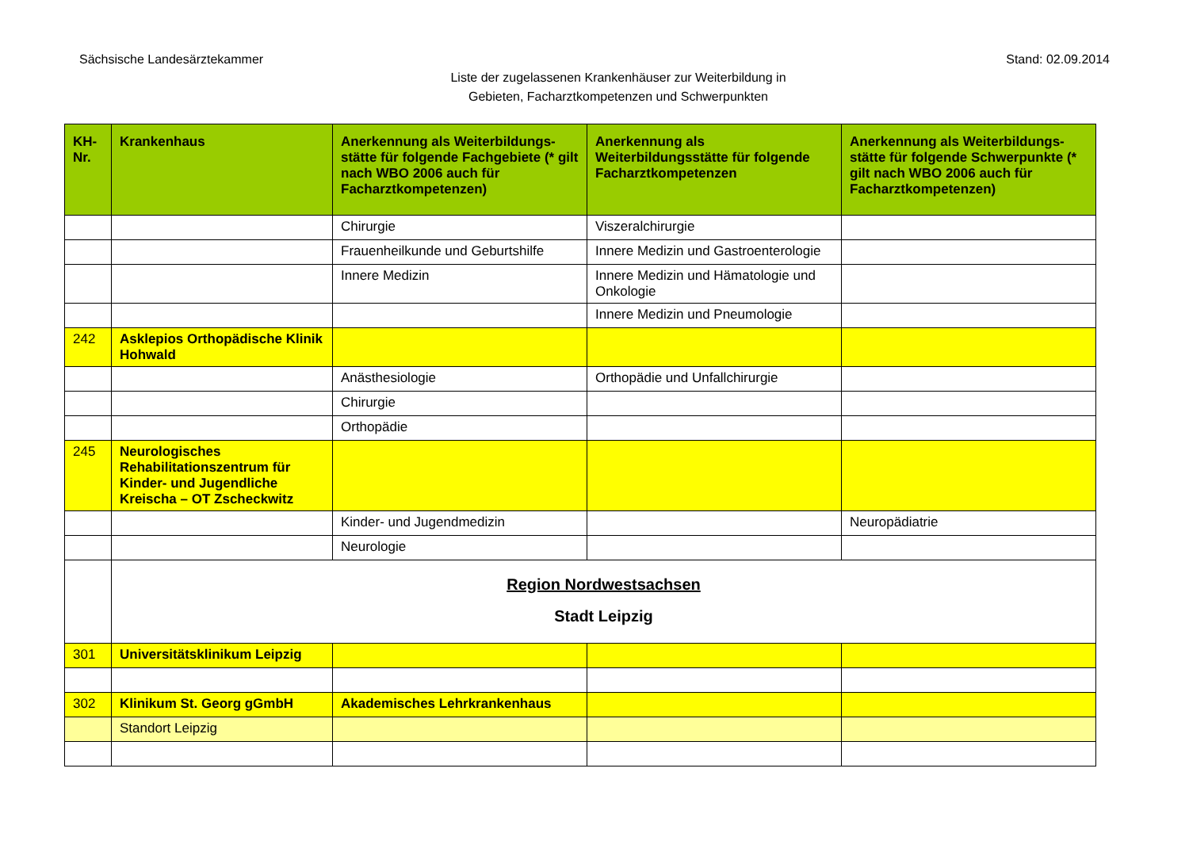Sächsische Landesärztekammer Stand: 02.09.2014
Liste der zugelassenen Krankenhäuser zur Weiterbildung in
Gebieten, Facharztkompetenzen und Schwerpunkten
| KH-Nr. | Krankenhaus | Anerkennung als Weiterbildungs-stätte für folgende Fachgebiete (* gilt nach WBO 2006 auch für Facharztkompetenzen) | Anerkennung als Weiterbildungsstätte für folgende Facharztkompetenzen | Anerkennung als Weiterbildungs-stätte für folgende Schwerpunkte (* gilt nach WBO 2006 auch für Facharztkompetenzen) |
| --- | --- | --- | --- | --- |
| | | Chirurgie | Viszeralchirurgie | |
| | | Frauenheilkunde und Geburtshilfe | Innere Medizin und Gastroenterologie | |
| | | Innere Medizin | Innere Medizin und Hämatologie und Onkologie | |
| | | | Innere Medizin und Pneumologie | |
| 242 | Asklepios Orthopädische Klinik Hohwald | | | |
| | | Anästhesiologie | Orthopädie und Unfallchirurgie | |
| | | Chirurgie | | |
| | | Orthopädie | | |
| 245 | Neurologisches Rehabilitationszentrum für Kinder- und Jugendliche Kreischa – OT Zscheckwitz | | | |
| | | Kinder- und Jugendmedizin | | Neuropädiatrie |
| | | Neurologie | | |
| | Region Nordwestsachsen Stadt Leipzig | | | |
| 301 | Universitätsklinikum Leipzig | | | |
| 302 | Klinikum St. Georg gGmbH | Akademisches Lehrkrankenhaus | | |
| | Standort Leipzig | | | |